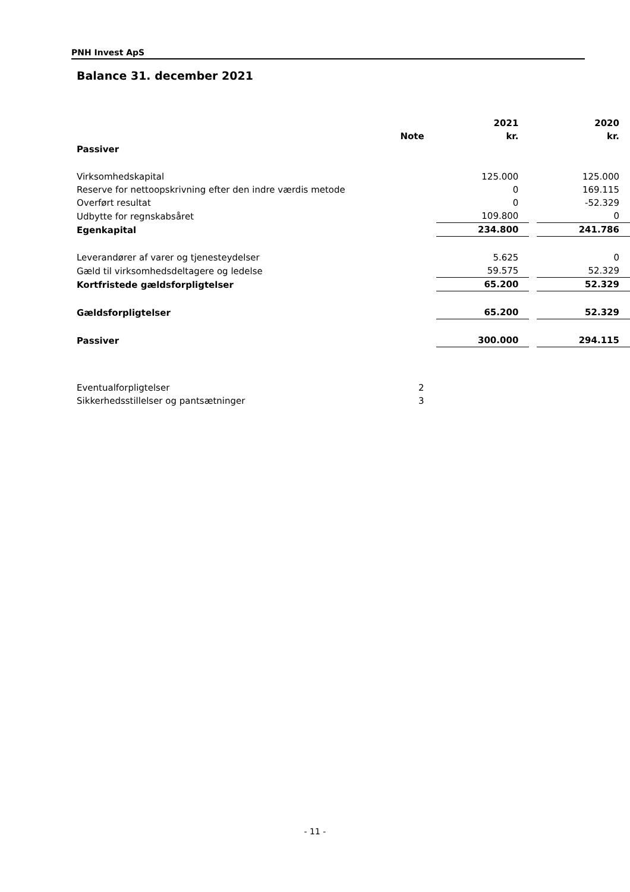PNH Invest ApS
Balance 31. december 2021
| | | 2021 | | 2020 |
| | Note | kr. | | kr. |
| Passiver | | | | |
| Virksomhedskapital | | 125.000 | | 125.000 |
| Reserve for nettoopskrivning efter den indre værdis metode | | 0 | | 169.115 |
| Overført resultat | | 0 | | -52.329 |
| Udbytte for regnskabsåret | | 109.800 | | 0 |
| Egenkapital | | 234.800 | | 241.786 |
| Leverandører af varer og tjenesteydelser | | 5.625 | | 0 |
| Gæld til virksomhedsdeltagere og ledelse | | 59.575 | | 52.329 |
| Kortfristede gældsforpligtelser | | 65.200 | | 52.329 |
| Gældsforpligtelser | | 65.200 | | 52.329 |
| Passiver | | 300.000 | | 294.115 |
| Eventualforpligtelser | 2 | | | |
| Sikkerhedsstillelser og pantsætninger | 3 | | | |
- 11 -